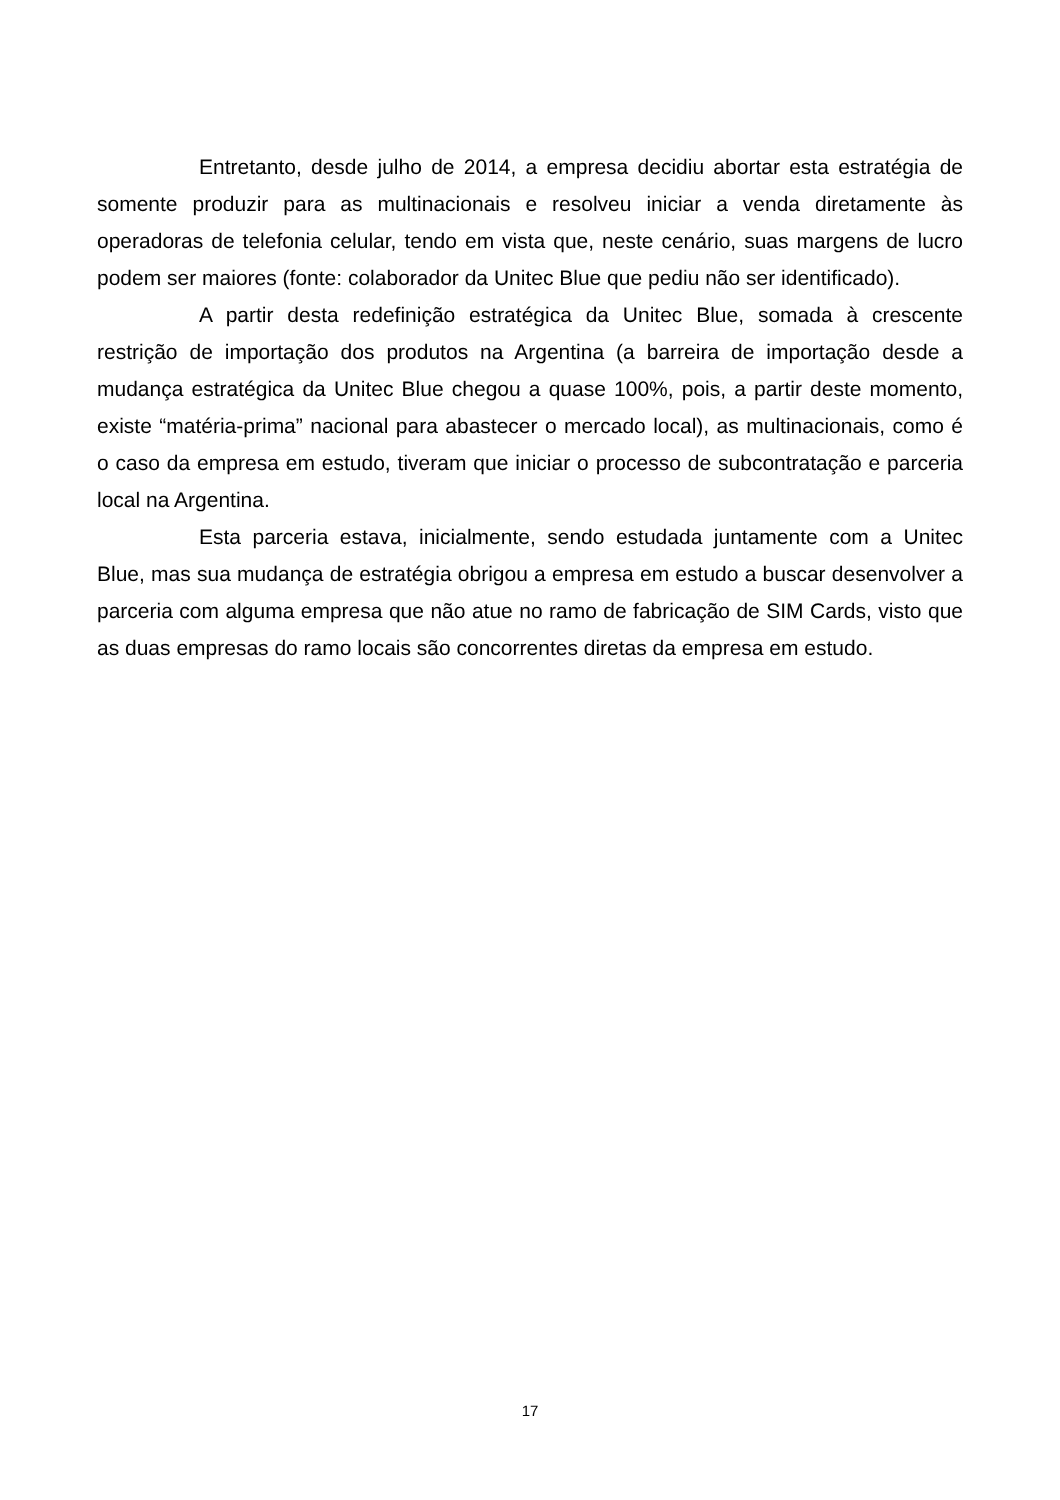Entretanto, desde julho de 2014, a empresa decidiu abortar esta estratégia de somente produzir para as multinacionais e resolveu iniciar a venda diretamente às operadoras de telefonia celular, tendo em vista que, neste cenário, suas margens de lucro podem ser maiores (fonte: colaborador da Unitec Blue que pediu não ser identificado).
A partir desta redefinição estratégica da Unitec Blue, somada à crescente restrição de importação dos produtos na Argentina (a barreira de importação desde a mudança estratégica da Unitec Blue chegou a quase 100%, pois, a partir deste momento, existe “matéria-prima” nacional para abastecer o mercado local), as multinacionais, como é o caso da empresa em estudo, tiveram que iniciar o processo de subcontratação e parceria local na Argentina.
Esta parceria estava, inicialmente, sendo estudada juntamente com a Unitec Blue, mas sua mudança de estratégia obrigou a empresa em estudo a buscar desenvolver a parceria com alguma empresa que não atue no ramo de fabricação de SIM Cards, visto que as duas empresas do ramo locais são concorrentes diretas da empresa em estudo.
17